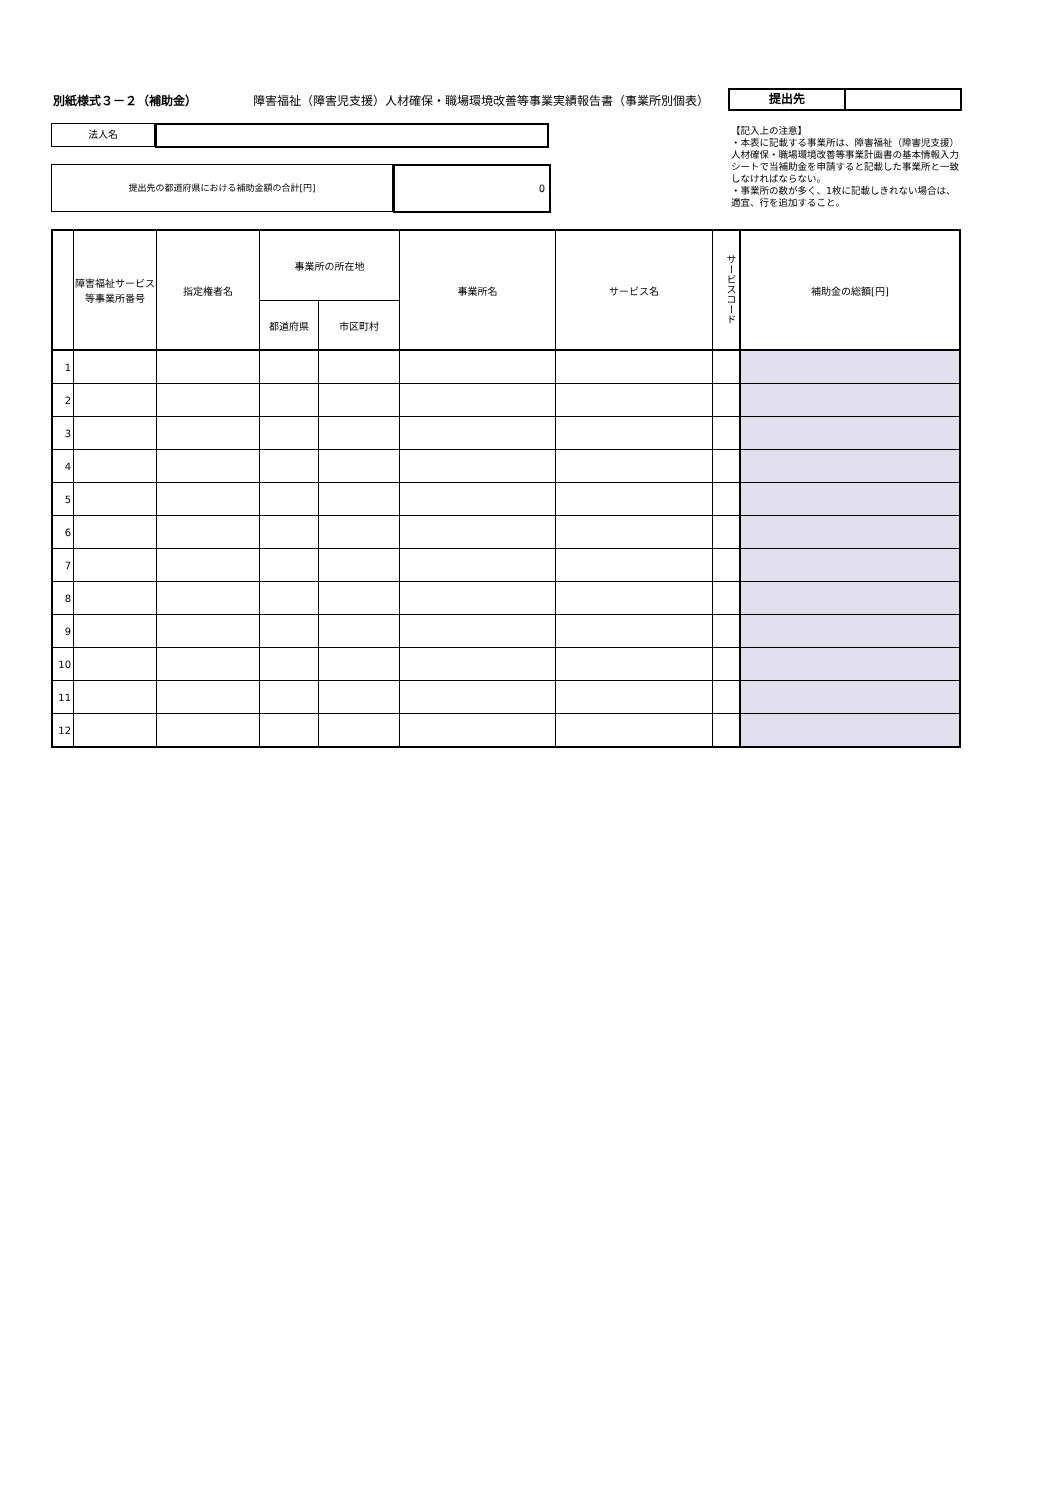別紙様式３－２（補助金） 障害福祉（障害児支援）人材確保・職場環境改善等事業実績報告書（事業所別個表）
提出先
法人名
提出先の都道府県における補助金額の合計[円]
0
【記入上の注意】
・本表に記載する事業所は、障害福祉（障害児支援）人材確保・職場環境改善等事業計画書の基本情報入力シートで当補助金を申請すると記載した事業所と一致しなければならない。
・事業所の数が多く、1枚に記載しきれない場合は、適宜、行を追加すること。
| | 障害福祉サービス等事業所番号 | 指定権者名 | 事業所の所在地 | | 事業所名 | サービス名 | サービスコード | 補助金の総額[円] |
| --- | --- | --- | --- | --- | --- | --- | --- | --- |
| | | | 都道府県 | 市区町村 | | | | |
| 1 | | | | | | | | |
| 2 | | | | | | | | |
| 3 | | | | | | | | |
| 4 | | | | | | | | |
| 5 | | | | | | | | |
| 6 | | | | | | | | |
| 7 | | | | | | | | |
| 8 | | | | | | | | |
| 9 | | | | | | | | |
| 10 | | | | | | | | |
| 11 | | | | | | | | |
| 12 | | | | | | | | |